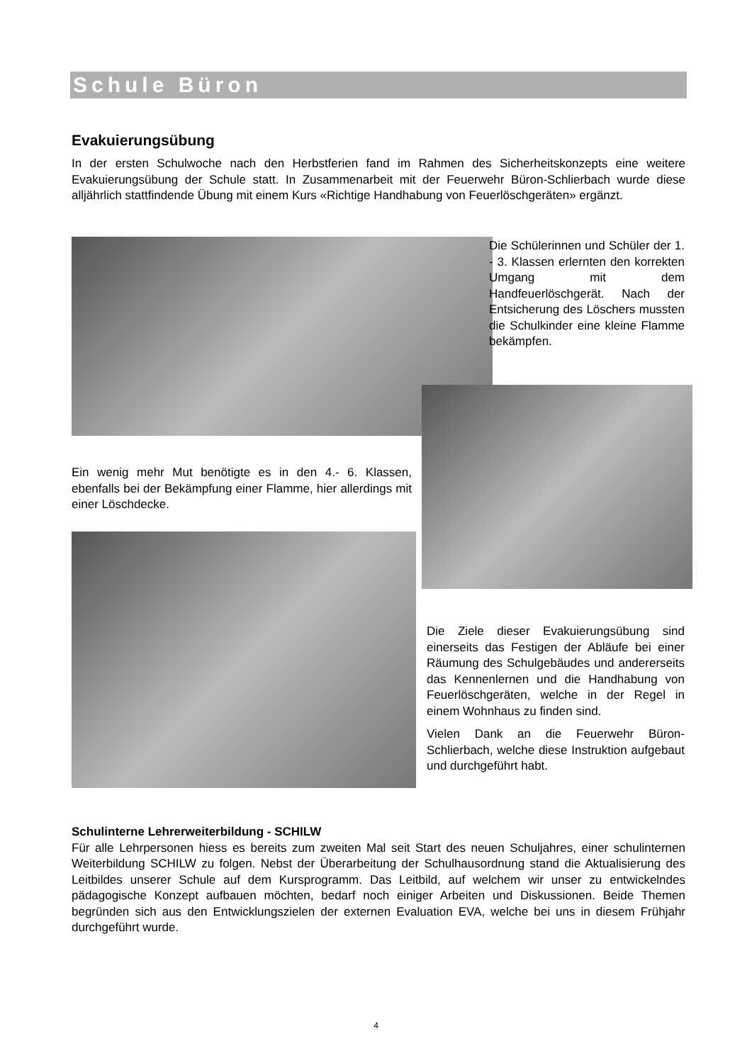Schule Büron
Evakuierungsübung
In der ersten Schulwoche nach den Herbstferien fand im Rahmen des Sicherheitskonzepts eine weitere Evakuierungsübung der Schule statt. In Zusammenarbeit mit der Feuerwehr Büron-Schlierbach wurde diese alljährlich stattfindende Übung mit einem Kurs «Richtige Handhabung von Feuerlöschgeräten» ergänzt.
Die Schülerinnen und Schüler der 1. - 3. Klassen erlernten den korrekten Umgang mit dem Handfeuerlöschgerät. Nach der Entsicherung des Löschers mussten die Schulkinder eine kleine Flamme bekämpfen.
Ein wenig mehr Mut benötigte es in den 4.- 6. Klassen, ebenfalls bei der Bekämpfung einer Flamme, hier allerdings mit einer Löschdecke.
Die Ziele dieser Evakuierungsübung sind einerseits das Festigen der Abläufe bei einer Räumung des Schulgebäudes und andererseits das Kennenlernen und die Handhabung von Feuerlöschgeräten, welche in der Regel in einem Wohnhaus zu finden sind.
Vielen Dank an die Feuerwehr Büron-Schlierbach, welche diese Instruktion aufgebaut und durchgeführt habt.
Schulinterne Lehrerweiterbildung - SCHILW
Für alle Lehrpersonen hiess es bereits zum zweiten Mal seit Start des neuen Schuljahres, einer schulinternen Weiterbildung SCHILW zu folgen. Nebst der Überarbeitung der Schulhausordnung stand die Aktualisierung des Leitbildes unserer Schule auf dem Kursprogramm. Das Leitbild, auf welchem wir unser zu entwickelndes pädagogische Konzept aufbauen möchten, bedarf noch einiger Arbeiten und Diskussionen. Beide Themen begründen sich aus den Entwicklungszielen der externen Evaluation EVA, welche bei uns in diesem Frühjahr durchgeführt wurde.
4